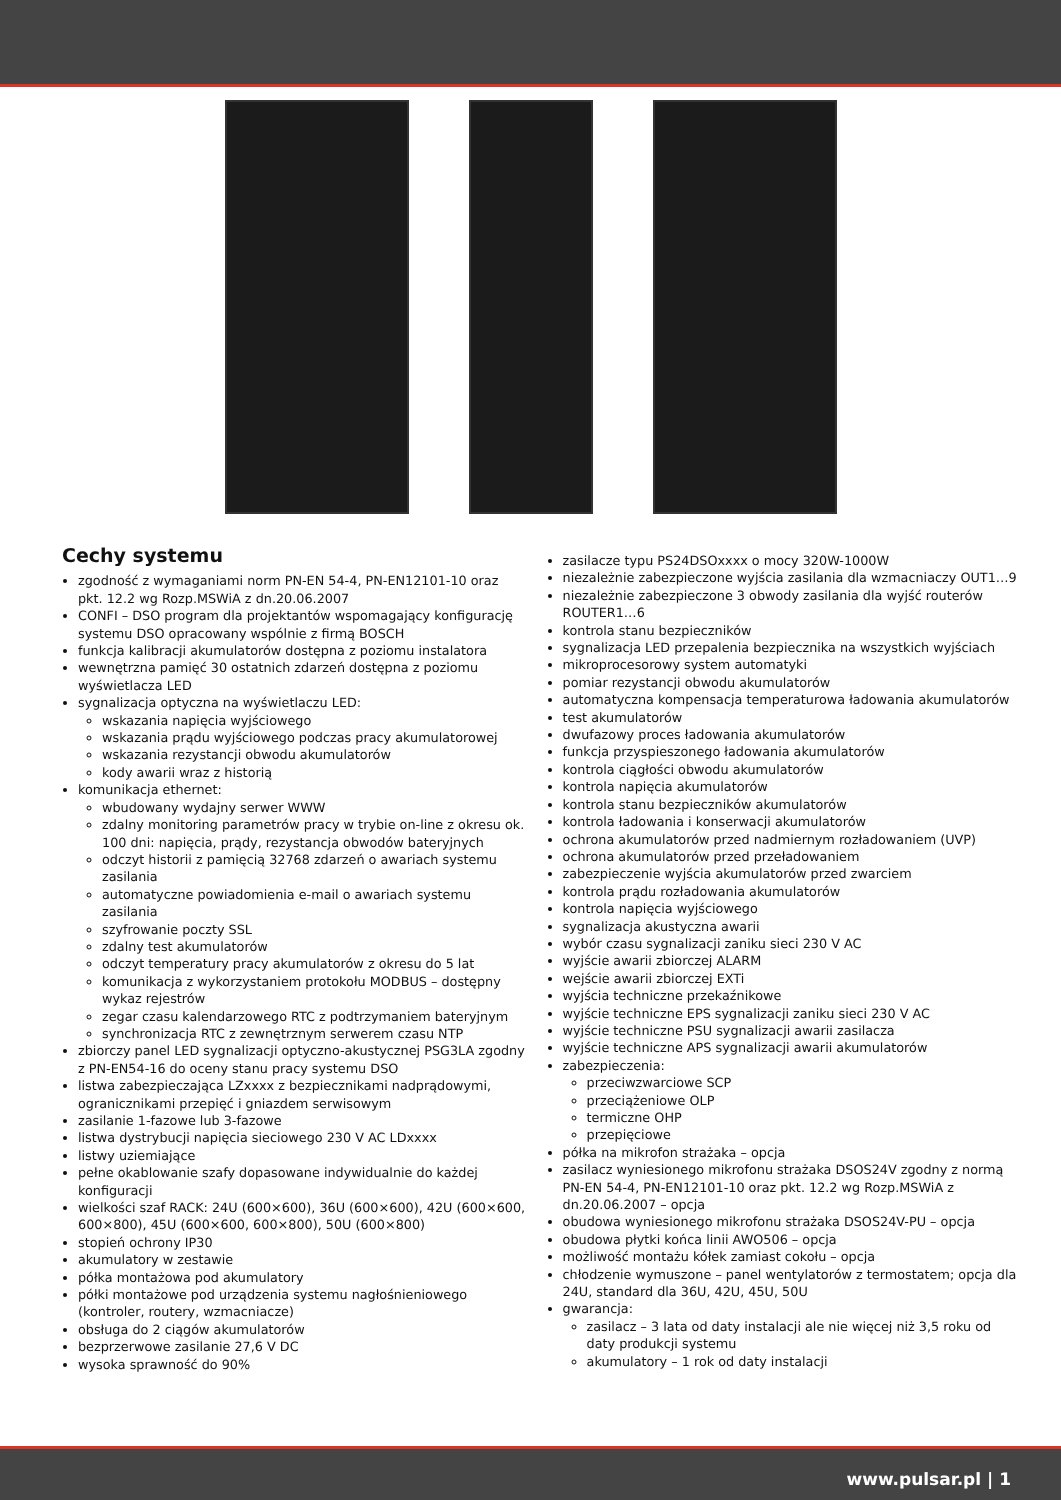Cechy systemu
zgodność z wymaganiami norm PN-EN 54-4, PN-EN12101-10 oraz pkt. 12.2 wg Rozp.MSWiA z dn.20.06.2007
CONFI – DSO program dla projektantów wspomagający konfigurację systemu DSO opracowany wspólnie z firmą BOSCH
funkcja kalibracji akumulatorów dostępna z poziomu instalatora
wewnętrzna pamięć 30 ostatnich zdarzeń dostępna z poziomu wyświetlacza LED
sygnalizacja optyczna na wyświetlaczu LED:
wskazania napięcia wyjściowego
wskazania prądu wyjściowego podczas pracy akumulatorowej
wskazania rezystancji obwodu akumulatorów
kody awarii wraz z historią
komunikacja ethernet:
wbudowany wydajny serwer WWW
zdalny monitoring parametrów pracy w trybie on-line z okresu ok. 100 dni: napięcia, prądy, rezystancja obwodów bateryjnych
odczyt historii z pamięcią 32768 zdarzeń o awariach systemu zasilania
automatyczne powiadomienia e-mail o awariach systemu zasilania
szyfrowanie poczty SSL
zdalny test akumulatorów
odczyt temperatury pracy akumulatorów z okresu do 5 lat
komunikacja z wykorzystaniem protokołu MODBUS – dostępny wykaz rejestrów
zegar czasu kalendarzowego RTC z podtrzymaniem bateryjnym
synchronizacja RTC z zewnętrznym serwerem czasu NTP
zbiorczy panel LED sygnalizacji optyczno-akustycznej PSG3LA zgodny z PN-EN54-16 do oceny stanu pracy systemu DSO
listwa zabezpieczająca LZxxxx z bezpiecznikami nadprądowymi, ogranicznikami przepięć i gniazdem serwisowym
zasilanie 1-fazowe lub 3-fazowe
listwa dystrybucji napięcia sieciowego 230 V AC LDxxxx
listwy uziemiające
pełne okablowanie szafy dopasowane indywidualnie do każdej konfiguracji
wielkości szaf RACK: 24U (600×600), 36U (600×600), 42U (600×600, 600×800), 45U (600×600, 600×800), 50U (600×800)
stopień ochrony IP30
akumulatory w zestawie
półka montażowa pod akumulatory
półki montażowe pod urządzenia systemu nagłośnieniowego (kontroler, routery, wzmacniacze)
obsługa do 2 ciągów akumulatorów
bezprzerwowe zasilanie 27,6 V DC
wysoka sprawność do 90%
zasilacze typu PS24DSOxxxx o mocy 320W-1000W
niezależnie zabezpieczone wyjścia zasilania dla wzmacniaczy OUT1…9
niezależnie zabezpieczone 3 obwody zasilania dla wyjść routerów ROUTER1…6
kontrola stanu bezpieczników
sygnalizacja LED przepalenia bezpiecznika na wszystkich wyjściach
mikroprocesorowy system automatyki
pomiar rezystancji obwodu akumulatorów
automatyczna kompensacja temperaturowa ładowania akumulatorów
test akumulatorów
dwufazowy proces ładowania akumulatorów
funkcja przyspieszonego ładowania akumulatorów
kontrola ciągłości obwodu akumulatorów
kontrola napięcia akumulatorów
kontrola stanu bezpieczników akumulatorów
kontrola ładowania i konserwacji akumulatorów
ochrona akumulatorów przed nadmiernym rozładowaniem (UVP)
ochrona akumulatorów przed przeładowaniem
zabezpieczenie wyjścia akumulatorów przed zwarciem
kontrola prądu rozładowania akumulatorów
kontrola napięcia wyjściowego
sygnalizacja akustyczna awarii
wybór czasu sygnalizacji zaniku sieci 230 V AC
wyjście awarii zbiorczej ALARM
wejście awarii zbiorczej EXTi
wyjścia techniczne przekaźnikowe
wyjście techniczne EPS sygnalizacji zaniku sieci 230 V AC
wyjście techniczne PSU sygnalizacji awarii zasilacza
wyjście techniczne APS sygnalizacji awarii akumulatorów
zabezpieczenia:
przeciwzwarciowe SCP
przeciążeniowe OLP
termiczne OHP
przepięciowe
półka na mikrofon strażaka – opcja
zasilacz wyniesionego mikrofonu strażaka DSOS24V zgodny z normą PN-EN 54-4, PN-EN12101-10 oraz pkt. 12.2 wg Rozp.MSWiA z dn.20.06.2007 – opcja
obudowa wyniesionego mikrofonu strażaka DSOS24V-PU – opcja
obudowa płytki końca linii AWO506 – opcja
możliwość montażu kółek zamiast cokołu – opcja
chłodzenie wymuszone – panel wentylatorów z termostatem; opcja dla 24U, standard dla 36U, 42U, 45U, 50U
gwarancja:
zasilacz – 3 lata od daty instalacji ale nie więcej niż 3,5 roku od daty produkcji systemu
akumulatory – 1 rok od daty instalacji
www.pulsar.pl | 1